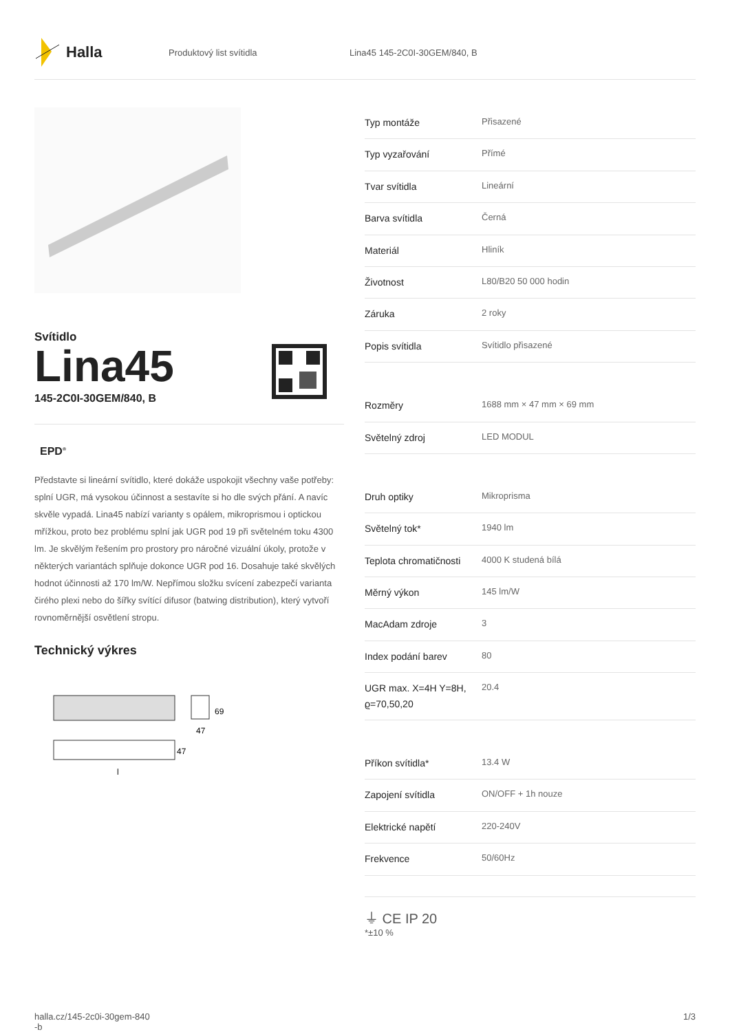Halla
Produktový list svítidla Lina45 145-2C0I-30GEM/840, B
Svítidlo
Lina45
145-2C0I-30GEM/840, B
EPD<sup>®</sup>
Představte si lineární svítidlo, které dokáže uspokojit všechny vaše potřeby: splní UGR, má vysokou účinnost a sestavíte si ho dle svých přání. A navíc skvěle vypadá. Lina45 nabízí varianty s opálem, mikroprismou i optickou mřížkou, proto bez problému splní jak UGR pod 19 při světelném toku 4300 lm. Je skvělým řešením pro prostory pro náročné vizuální úkoly, protože v některých variantách splňuje dokonce UGR pod 16. Dosahuje také skvělých hodnot účinnosti až 170 lm/W. Nepřímou složku svícení zabezpečí varianta čirého plexi nebo do šířky svítící difusor (batwing distribution), který vytvoří rovnoměrnější osvětlení stropu.
Technický výkres
69
47
47
l
| Typ montáže | Přisazené |
| Typ vyzařování | Přímé |
| Tvar svítidla | Lineární |
| Barva svítidla | Černá |
| Materiál | Hliník |
| Životnost | L80/B20 50 000 hodin |
| Záruka | 2 roky |
| Popis svítidla | Svítidlo přisazené |
| Rozměry | 1688 mm × 47 mm × 69 mm |
| Světelný zdroj | LED MODUL |
| Druh optiky | Mikroprisma |
| Světelný tok* | 1940 lm |
| Teplota chromatičnosti | 4000 K studená bílá |
| Měrný výkon | 145 lm/W |
| MacAdam zdroje | 3 |
| Index podání barev | 80 |
| UGR max. X=4H Y=8H, ϱ=70,50,20 | 20.4 |
| Příkon svítidla* | 13.4 W |
| Zapojení svítidla | ON/OFF + 1h nouze |
| Elektrické napětí | 220-240V |
| Frekvence | 50/60Hz |
⏚ CE IP 20
*±10 %
halla.cz/145-2c0i-30gem-840
-b
1/3